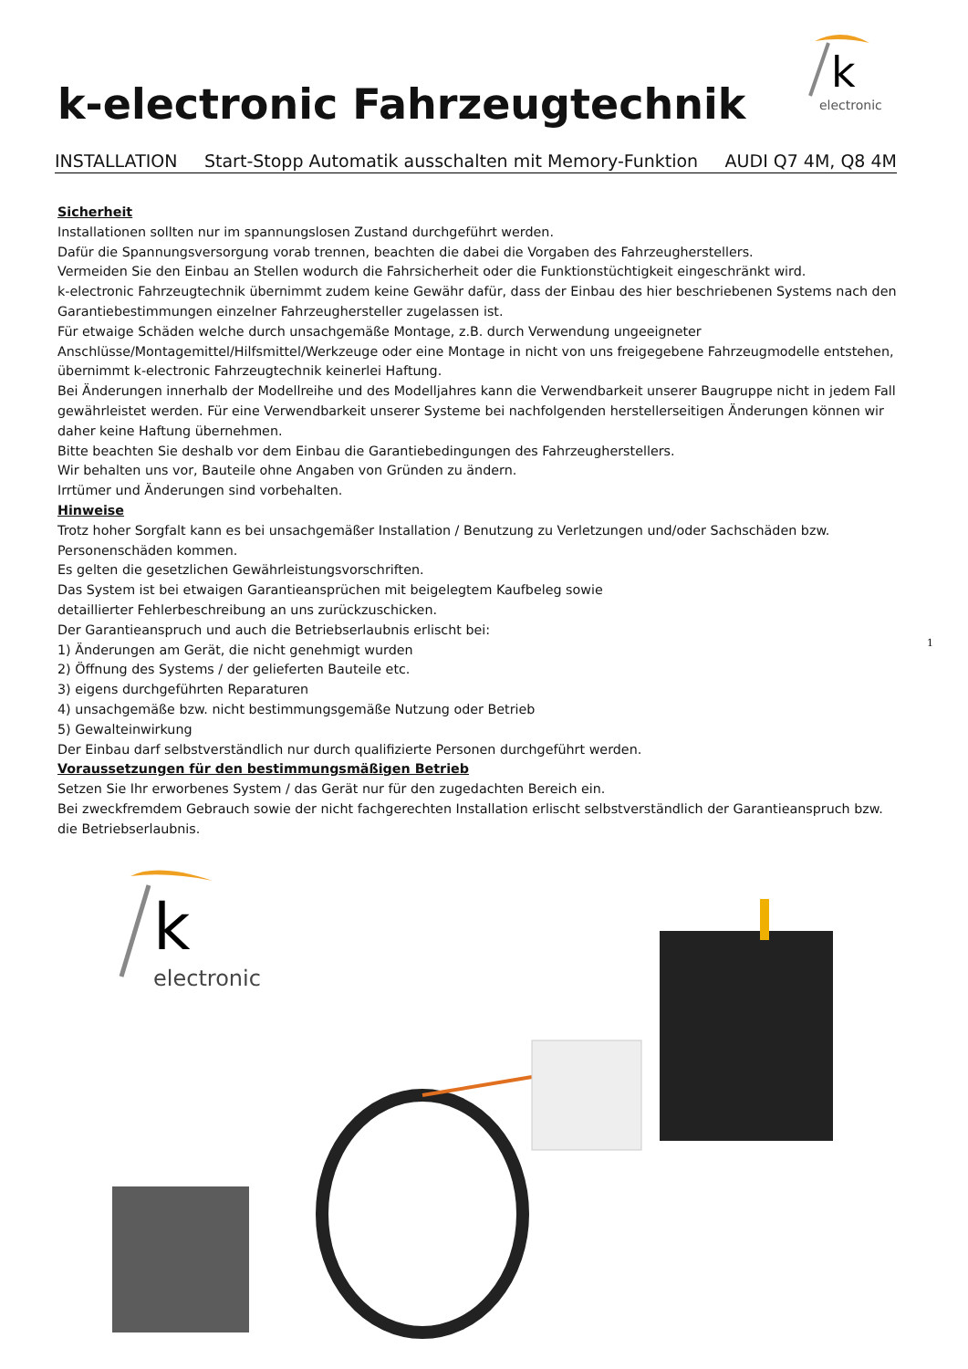k-electronic Fahrzeugtechnik
k
electronic
INSTALLATION Start-Stopp Automatik ausschalten mit Memory-Funktion AUDI Q7 4M, Q8 4M
Sicherheit
Installationen sollten nur im spannungslosen Zustand durchgeführt werden.
Dafür die Spannungsversorgung vorab trennen, beachten die dabei die Vorgaben des Fahrzeugherstellers.
Vermeiden Sie den Einbau an Stellen wodurch die Fahrsicherheit oder die Funktionstüchtigkeit eingeschränkt wird.
k-electronic Fahrzeugtechnik übernimmt zudem keine Gewähr dafür, dass der Einbau des hier beschriebenen Systems nach den Garantiebestimmungen einzelner Fahrzeughersteller zugelassen ist.
Für etwaige Schäden welche durch unsachgemäße Montage, z.B. durch Verwendung ungeeigneter Anschlüsse/Montagemittel/Hilfsmittel/Werkzeuge oder eine Montage in nicht von uns freigegebene Fahrzeugmodelle entstehen, übernimmt k-electronic Fahrzeugtechnik keinerlei Haftung.
Bei Änderungen innerhalb der Modellreihe und des Modelljahres kann die Verwendbarkeit unserer Baugruppe nicht in jedem Fall gewährleistet werden. Für eine Verwendbarkeit unserer Systeme bei nachfolgenden herstellerseitigen Änderungen können wir daher keine Haftung übernehmen.
Bitte beachten Sie deshalb vor dem Einbau die Garantiebedingungen des Fahrzeugherstellers.
Wir behalten uns vor, Bauteile ohne Angaben von Gründen zu ändern.
Irrtümer und Änderungen sind vorbehalten.
Hinweise
Trotz hoher Sorgfalt kann es bei unsachgemäßer Installation / Benutzung zu Verletzungen und/oder Sachschäden bzw. Personenschäden kommen.
Es gelten die gesetzlichen Gewährleistungsvorschriften.
Das System ist bei etwaigen Garantieansprüchen mit beigelegtem Kaufbeleg sowie
detaillierter Fehlerbeschreibung an uns zurückzuschicken.
Der Garantieanspruch und auch die Betriebserlaubnis erlischt bei:
1) Änderungen am Gerät, die nicht genehmigt wurden
2) Öffnung des Systems / der gelieferten Bauteile etc.
3) eigens durchgeführten Reparaturen
4) unsachgemäße bzw. nicht bestimmungsgemäße Nutzung oder Betrieb
5) Gewalteinwirkung
Der Einbau darf selbstverständlich nur durch qualifizierte Personen durchgeführt werden.
Voraussetzungen für den bestimmungsmäßigen Betrieb
Setzen Sie Ihr erworbenes System / das Gerät nur für den zugedachten Bereich ein.
Bei zweckfremdem Gebrauch sowie der nicht fachgerechten Installation erlischt selbstverständlich der Garantieanspruch bzw. die Betriebserlaubnis.
k
electronic
1